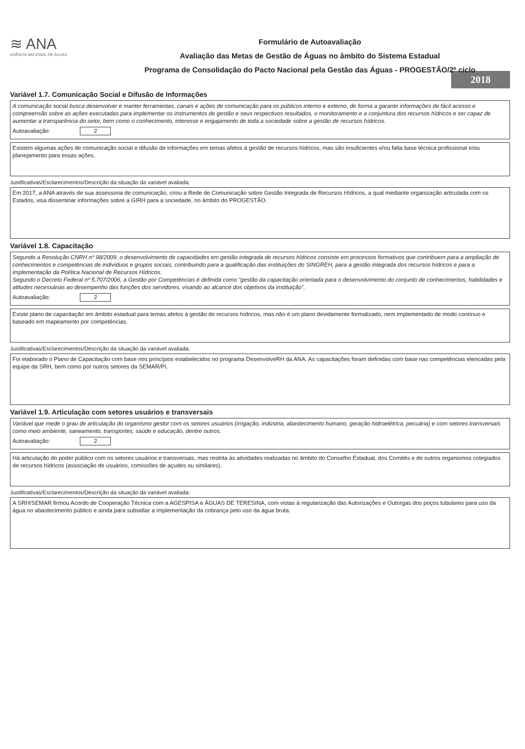≋ ANA
AGÊNCIA NACIONAL DE ÁGUAS
Formulário de Autoavaliação
Avaliação das Metas de Gestão de Águas no âmbito do Sistema Estadual
Programa de Consolidação do Pacto Nacional pela Gestão das Águas - PROGESTÃO/2º ciclo
2018
Variável 1.7. Comunicação Social e Difusão de Informações
A comunicação social busca desenvolver e manter ferramentas, canais e ações de comunicação para os públicos interno e externo, de forma a garantir informações de fácil acesso e compreensão sobre as ações executadas para implementar os instrumentos de gestão e seus respectivos resultados, o monitoramento e a conjuntura dos recursos hídricos e ser capaz de aumentar a transparência do setor, bem como o conhecimento, interesse e engajamento de toda a sociedade sobre a gestão de recursos hídricos.
Autoavaliação: 2
Existem algumas ações de comunicação social e difusão de informações em temas afetos à gestão de recursos hídricos, mas são insuficientes e/ou falta base técnica profissional e/ou planejamento para essas ações.
Justificativas/Esclarecimentos/Descrição da situação da variável avaliada:
Em 2017, a ANA através de sua assessoria de comunicação, criou a Rede de Comunicação sobre Gestão Integrada de Recursos Hídricos, a qual mediante organização articulada com os Estados, visa disseminar informações sobre a GIRH para a sociedade, no âmbito do PROGESTÃO.
Variável 1.8. Capacitação
Segundo a Resolução CNRH nº 98/2009, o desenvolvimento de capacidades em gestão integrada de recursos hídricos consiste em processos formativos que contribuem para a ampliação de conhecimentos e competências de indivíduos e grupos sociais, contribuindo para a qualificação das instituições do SINGREH, para a gestão integrada dos recursos hídricos e para a implementação da Política Nacional de Recursos Hídricos.
Segundo o Decreto Federal nº 5.707/2006, a Gestão por Competências é definida como “gestão da capacitação orientada para o desenvolvimento do conjunto de conhecimentos, habilidades e atitudes necessárias ao desempenho das funções dos servidores, visando ao alcance dos objetivos da instituição”.
Autoavaliação: 2
Existe plano de capacitação em âmbito estadual para temas afetos à gestão de recursos hídricos, mas não é um plano devidamente formalizado, nem implementado de modo contínuo e baseado em mapeamento por competências.
Justificativas/Esclarecimentos/Descrição da situação da variável avaliada:
Foi elaborado o Plano de Capacitação com base nos princípios estabelecidos no programa DesenvolveRH da ANA. As capacitações foram definidas com base nas competências elencadas pela equipe da SRH, bem como por outros setores da SEMAR/PI.
Variável 1.9. Articulação com setores usuários e transversais
Variável que mede o grau de articulação do organismo gestor com os setores usuários (irrigação, indústria, abastecimento humano, geração hidroelétrica, pecuária) e com setores transversais como meio ambiente, saneamento, transportes, saúde e educação, dentre outros.
Autoavaliação: 2
Há articulação do poder público com os setores usuários e transversais, mas restrita às atividades realizadas no âmbito do Conselho Estadual, dos Comitês e de outros organismos colegiados de recursos hídricos (associação de usuários, comissões de açudes ou similares).
Justificativas/Esclarecimentos/Descrição da situação da variável avaliada:
A SRH/SEMAR firmou Acordo de Cooperação Técnica com a AGESPISA e ÁGUAS DE TERESINA, com vistas à regularização das Autorizações e Outorgas dos poços tubulares para uso da água no abastecimento público e ainda para subsidiar a implementação da cobrança pelo uso da água bruta.